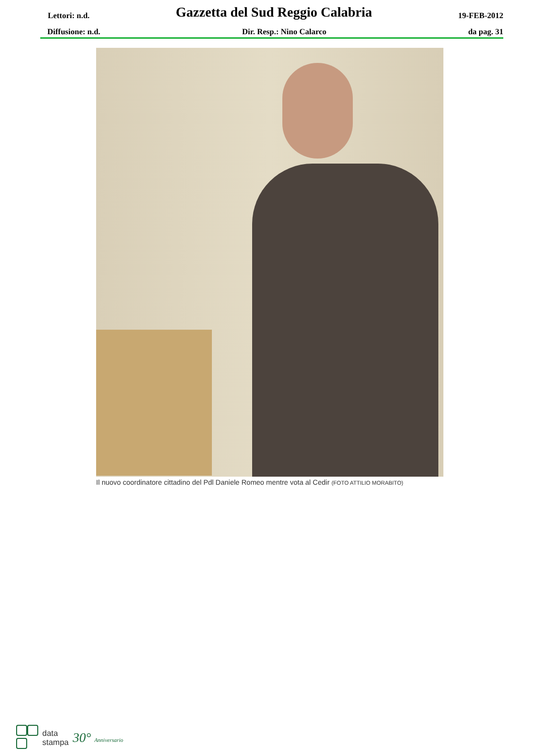Lettori: n.d. Gazzetta del Sud Reggio Calabria 19-FEB-2012
Diffusione: n.d. Dir. Resp.: Nino Calarco da pag. 31
Il nuovo coordinatore cittadino del Pdl Daniele Romeo mentre vota al Cedir (FOTO ATTILIO MORABITO)
data
stampa
30° Anniversario